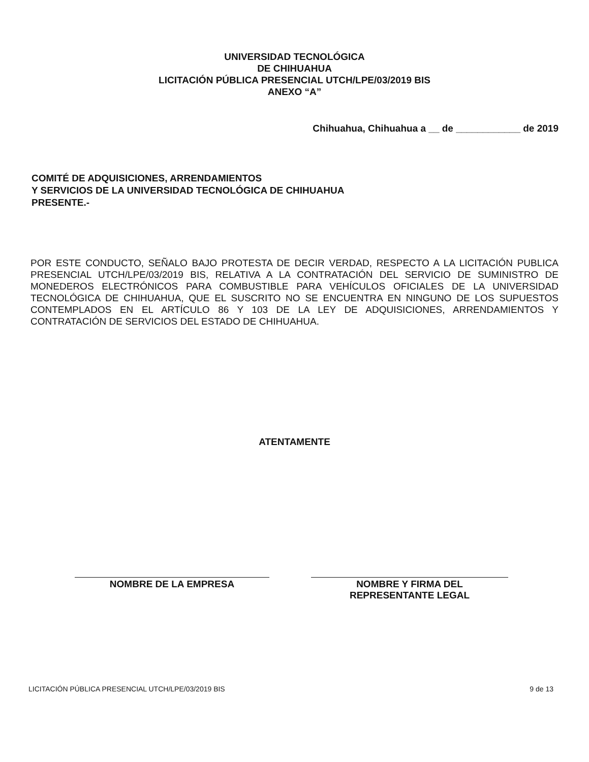UNIVERSIDAD TECNOLÓGICA
DE CHIHUAHUA
LICITACIÓN PÚBLICA PRESENCIAL UTCH/LPE/03/2019 BIS
ANEXO “A”
Chihuahua, Chihuahua a __ de ____________ de 2019
COMITÉ DE ADQUISICIONES, ARRENDAMIENTOS
Y SERVICIOS DE LA UNIVERSIDAD TECNOLÓGICA DE CHIHUAHUA
PRESENTE.-
POR ESTE CONDUCTO, SEÑALO BAJO PROTESTA DE DECIR VERDAD, RESPECTO A LA LICITACIÓN PUBLICA PRESENCIAL UTCH/LPE/03/2019 BIS, RELATIVA A LA CONTRATACIÓN DEL SERVICIO DE SUMINISTRO DE MONEDEROS ELECTRÓNICOS PARA COMBUSTIBLE PARA VEHÍCULOS OFICIALES DE LA UNIVERSIDAD TECNOLÓGICA DE CHIHUAHUA, QUE EL SUSCRITO NO SE ENCUENTRA EN NINGUNO DE LOS SUPUESTOS CONTEMPLADOS EN EL ARTÍCULO 86 Y 103 DE LA LEY DE ADQUISICIONES, ARRENDAMIENTOS Y CONTRATACIÓN DE SERVICIOS DEL ESTADO DE CHIHUAHUA.
ATENTAMENTE
NOMBRE DE LA EMPRESA NOMBRE Y FIRMA DEL
REPRESENTANTE LEGAL
LICITACIÓN PÚBLICA PRESENCIAL UTCH/LPE/03/2019 BIS 9 de 13